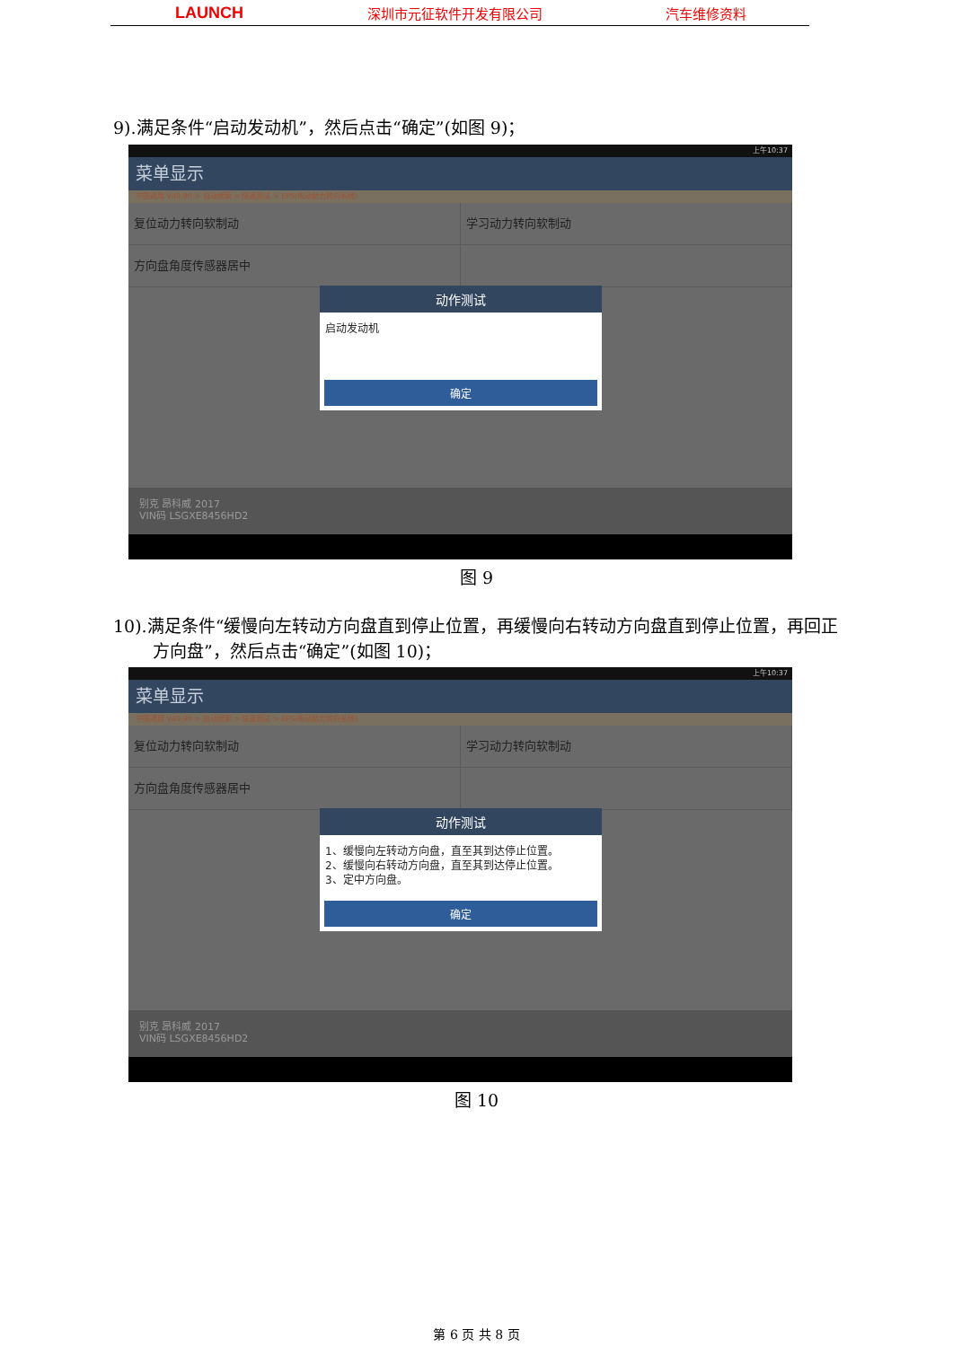LAUNCH 深圳市元征软件开发有限公司 汽车维修资料
9).满足条件“启动发动机”，然后点击“确定”(如图 9)；
上午10:37
菜单显示
中国通用 V49.90 > 自动搜索 > 快速测试 > EPS(电动助力转向系统)
复位动力转向软制动 学习动力转向软制动
方向盘角度传感器居中
动作测试
启动发动机
确定
别克 昂科威 2017
VIN码 LSGXE8456HD2
图 9
10).满足条件“缓慢向左转动方向盘直到停止位置，再缓慢向右转动方向盘直到停止位置，再回正方向盘”，然后点击“确定”(如图 10)；
上午10:37
菜单显示
中国通用 V49.90 > 自动搜索 > 快速测试 > EPS(电动助力转向系统)
复位动力转向软制动 学习动力转向软制动
方向盘角度传感器居中
动作测试
1、缓慢向左转动方向盘，直至其到达停止位置。
2、缓慢向右转动方向盘，直至其到达停止位置。
3、定中方向盘。
确定
别克 昂科威 2017
VIN码 LSGXE8456HD2
图 10
第 6 页 共 8 页